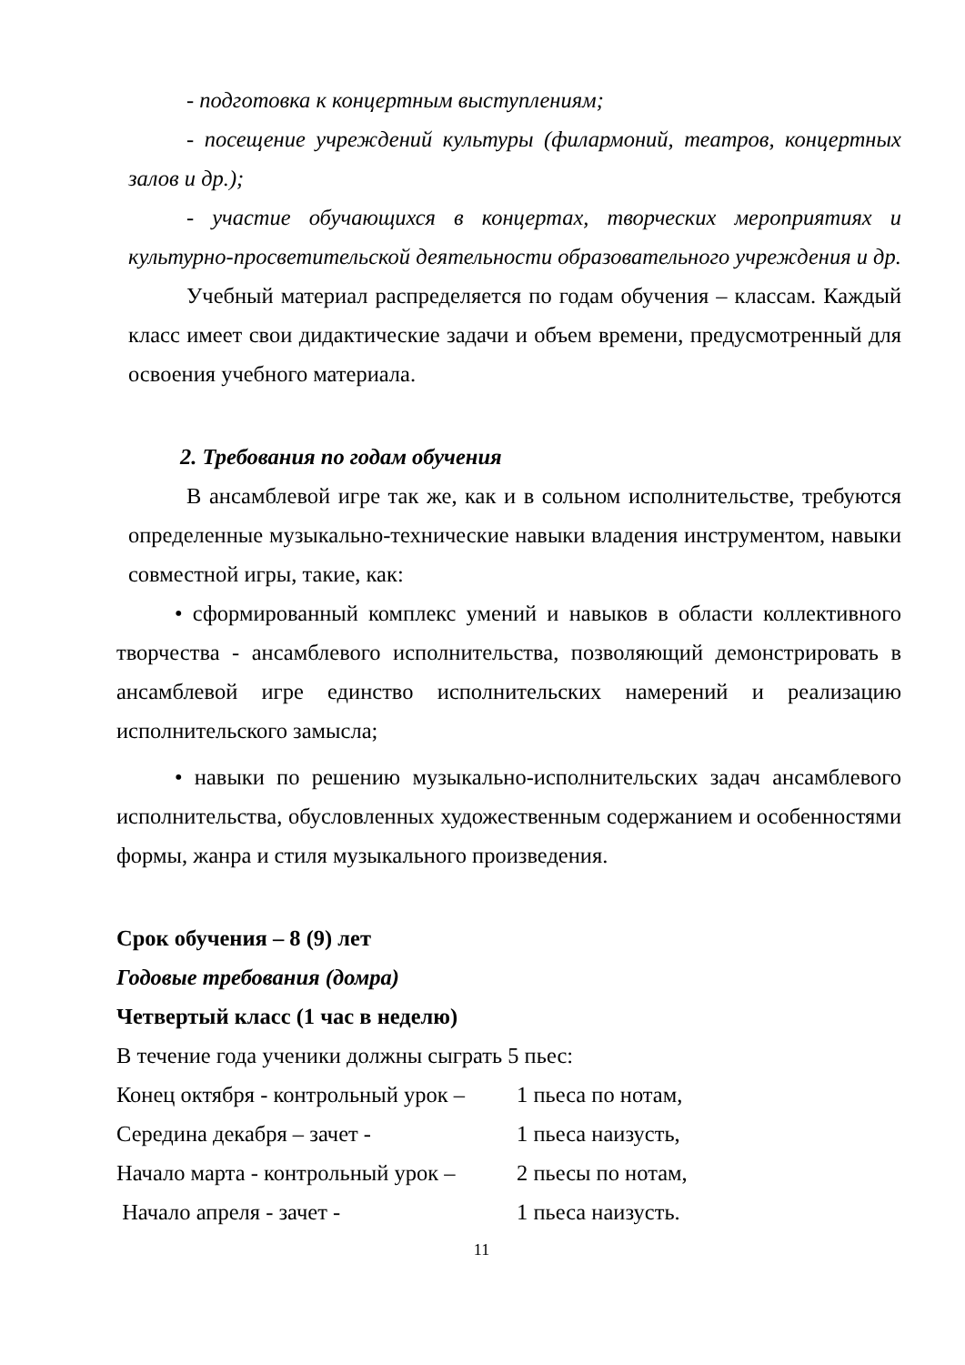- подготовка к концертным выступлениям;
- посещение учреждений культуры (филармоний, театров, концертных залов и др.);
- участие обучающихся в концертах, творческих мероприятиях и культурно-просветительской деятельности образовательного учреждения и др.
Учебный материал распределяется по годам обучения – классам. Каждый класс имеет свои дидактические задачи и объем времени, предусмотренный для освоения учебного материала.
2. Требования по годам обучения
В ансамблевой игре так же, как и в сольном исполнительстве, требуются определенные музыкально-технические навыки владения инструментом, навыки совместной игры, такие, как:
• сформированный комплекс умений и навыков в области коллективного творчества - ансамблевого исполнительства, позволяющий демонстрировать в ансамблевой игре единство исполнительских намерений и реализацию исполнительского замысла;
• навыки по решению музыкально-исполнительских задач ансамблевого исполнительства, обусловленных художественным содержанием и особенностями формы, жанра и стиля музыкального произведения.
Срок обучения – 8 (9) лет
Годовые требования (домра)
Четвертый класс (1 час в неделю)
В течение года ученики должны сыграть 5 пьес:
Конец октября - контрольный урок – 1 пьеса по нотам,
Середина декабря – зачет - 1 пьеса наизусть,
Начало марта - контрольный урок – 2 пьесы по нотам,
Начало апреля - зачет - 1 пьеса наизусть.
11